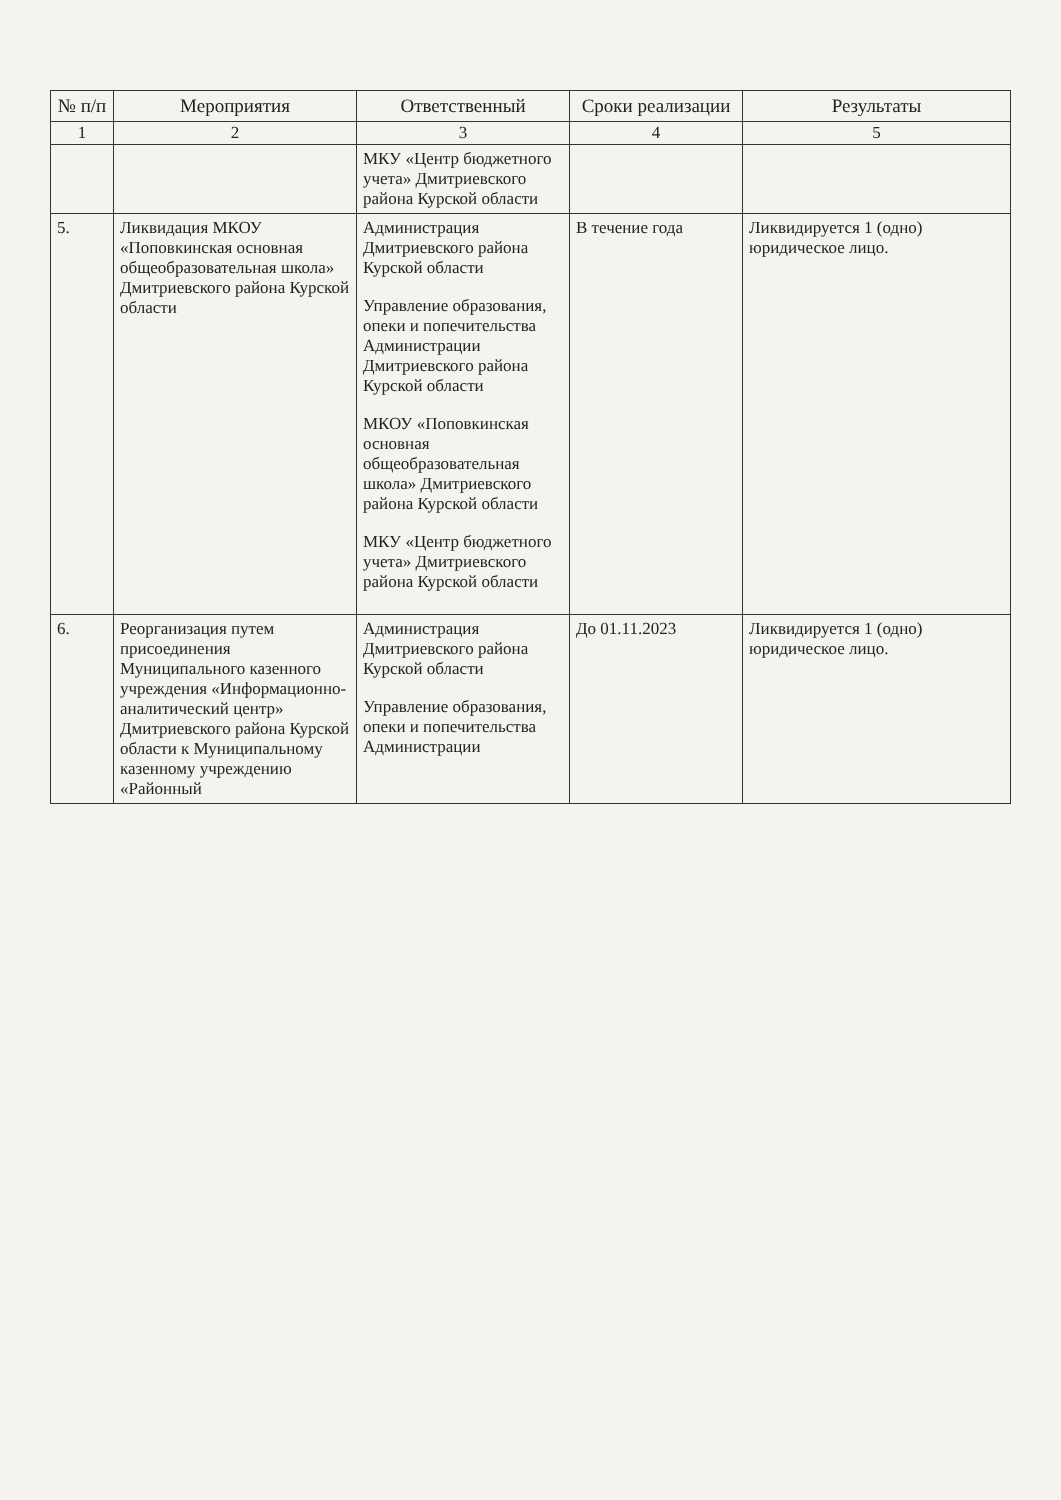| № п/п | Мероприятия | Ответственный | Сроки реализации | Результаты |
| --- | --- | --- | --- | --- |
| 1 | 2 | 3 | 4 | 5 |
| | | МКУ «Центр бюджетного учета» Дмитриевского района Курской области | | |
| 5. | Ликвидация МКОУ «Поповкинская основная общеобразовательная школа» Дмитриевского района Курской области | Администрация Дмитриевского района Курской области Управление образования, опеки и попечительства Администрации Дмитриевского района Курской области МКОУ «Поповкинская основная общеобразовательная школа» Дмитриевского района Курской области МКУ «Центр бюджетного учета» Дмитриевского района Курской области | В течение года | Ликвидируется 1 (одно) юридическое лицо. |
| 6. | Реорганизация путем присоединения Муниципального казенного учреждения «Информационно-аналитический центр» Дмитриевского района Курской области к Муниципальному казенному учреждению «Районный | Администрация Дмитриевского района Курской области Управление образования, опеки и попечительства Администрации | До 01.11.2023 | Ликвидируется 1 (одно) юридическое лицо. |